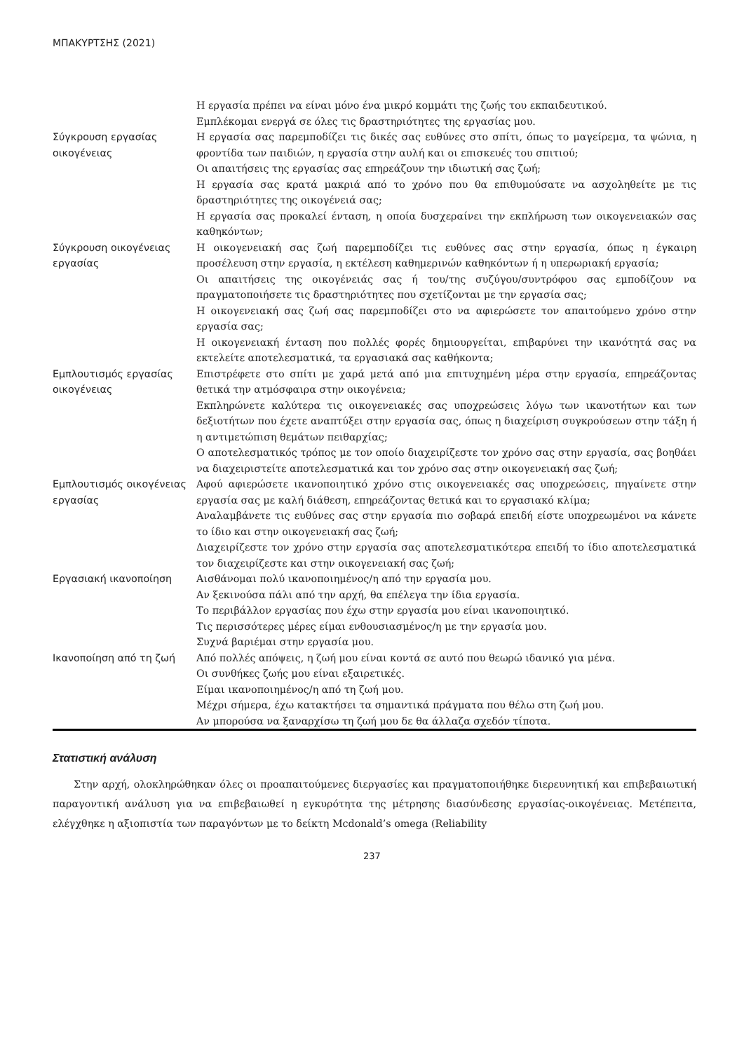ΜΠΑΚΥΡΤΣΗΣ (2021)
| | Η εργασία πρέπει να είναι μόνο ένα μικρό κομμάτι της ζωής του εκπαιδευτικού. |
| | Εμπλέκομαι ενεργά σε όλες τις δραστηριότητες της εργασίας μου. |
| Σύγκρουση εργασίας οικογένειας | Η εργασία σας παρεμποδίζει τις δικές σας ευθύνες στο σπίτι, όπως το μαγείρεμα, τα ψώνια, η φροντίδα των παιδιών, η εργασία στην αυλή και οι επισκευές του σπιτιού; |
| | Οι απαιτήσεις της εργασίας σας επηρεάζουν την ιδιωτική σας ζωή; |
| | Η εργασία σας κρατά μακριά από το χρόνο που θα επιθυμούσατε να ασχοληθείτε με τις δραστηριότητες της οικογένειά σας; |
| | Η εργασία σας προκαλεί ένταση, η οποία δυσχεραίνει την εκπλήρωση των οικογενειακών σας καθηκόντων; |
| Σύγκρουση οικογένειας εργασίας | Η οικογενειακή σας ζωή παρεμποδίζει τις ευθύνες σας στην εργασία, όπως η έγκαιρη προσέλευση στην εργασία, η εκτέλεση καθημερινών καθηκόντων ή η υπερωριακή εργασία; |
| | Οι απαιτήσεις της οικογένειάς σας ή του/της συζύγου/συντρόφου σας εμποδίζουν να πραγματοποιήσετε τις δραστηριότητες που σχετίζονται με την εργασία σας; |
| | Η οικογενειακή σας ζωή σας παρεμποδίζει στο να αφιερώσετε τον απαιτούμενο χρόνο στην εργασία σας; |
| | Η οικογενειακή ένταση που πολλές φορές δημιουργείται, επιβαρύνει την ικανότητά σας να εκτελείτε αποτελεσματικά, τα εργασιακά σας καθήκοντα; |
| Εμπλουτισμός εργασίας οικογένειας | Επιστρέφετε στο σπίτι με χαρά μετά από μια επιτυχημένη μέρα στην εργασία, επηρεάζοντας θετικά την ατμόσφαιρα στην οικογένεια; |
| | Εκπληρώνετε καλύτερα τις οικογενειακές σας υποχρεώσεις λόγω των ικανοτήτων και των δεξιοτήτων που έχετε αναπτύξει στην εργασία σας, όπως η διαχείριση συγκρούσεων στην τάξη ή η αντιμετώπιση θεμάτων πειθαρχίας; |
| | Ο αποτελεσματικός τρόπος με τον οποίο διαχειρίζεστε τον χρόνο σας στην εργασία, σας βοηθάει να διαχειριστείτε αποτελεσματικά και τον χρόνο σας στην οικογενειακή σας ζωή; |
| Εμπλουτισμός οικογένειας εργασίας | Αφού αφιερώσετε ικανοποιητικό χρόνο στις οικογενειακές σας υποχρεώσεις, πηγαίνετε στην εργασία σας με καλή διάθεση, επηρεάζοντας θετικά και το εργασιακό κλίμα; |
| | Αναλαμβάνετε τις ευθύνες σας στην εργασία πιο σοβαρά επειδή είστε υποχρεωμένοι να κάνετε το ίδιο και στην οικογενειακή σας ζωή; |
| | Διαχειρίζεστε τον χρόνο στην εργασία σας αποτελεσματικότερα επειδή το ίδιο αποτελεσματικά τον διαχειρίζεστε και στην οικογενειακή σας ζωή; |
| Εργασιακή ικανοποίηση | Αισθάνομαι πολύ ικανοποιημένος/η από την εργασία μου. |
| | Αν ξεκινούσα πάλι από την αρχή, θα επέλεγα την ίδια εργασία. |
| | Το περιβάλλον εργασίας που έχω στην εργασία μου είναι ικανοποιητικό. |
| | Τις περισσότερες μέρες είμαι ενθουσιασμένος/η με την εργασία μου. |
| | Συχνά βαριέμαι στην εργασία μου. |
| Ικανοποίηση από τη ζωή | Από πολλές απόψεις, η ζωή μου είναι κοντά σε αυτό που θεωρώ ιδανικό για μένα. |
| | Οι συνθήκες ζωής μου είναι εξαιρετικές. |
| | Είμαι ικανοποιημένος/η από τη ζωή μου. |
| | Μέχρι σήμερα, έχω κατακτήσει τα σημαντικά πράγματα που θέλω στη ζωή μου. |
| | Αν μπορούσα να ξαναρχίσω τη ζωή μου δε θα άλλαζα σχεδόν τίποτα. |
Στατιστική ανάλυση
Στην αρχή, ολοκληρώθηκαν όλες οι προαπαιτούμενες διεργασίες και πραγματοποιήθηκε διερευνητική και επιβεβαιωτική παραγοντική ανάλυση για να επιβεβαιωθεί η εγκυρότητα της μέτρησης διασύνδεσης εργασίας-οικογένειας. Μετέπειτα, ελέγχθηκε η αξιοπιστία των παραγόντων με το δείκτη Mcdonald’s omega (Reliability
237